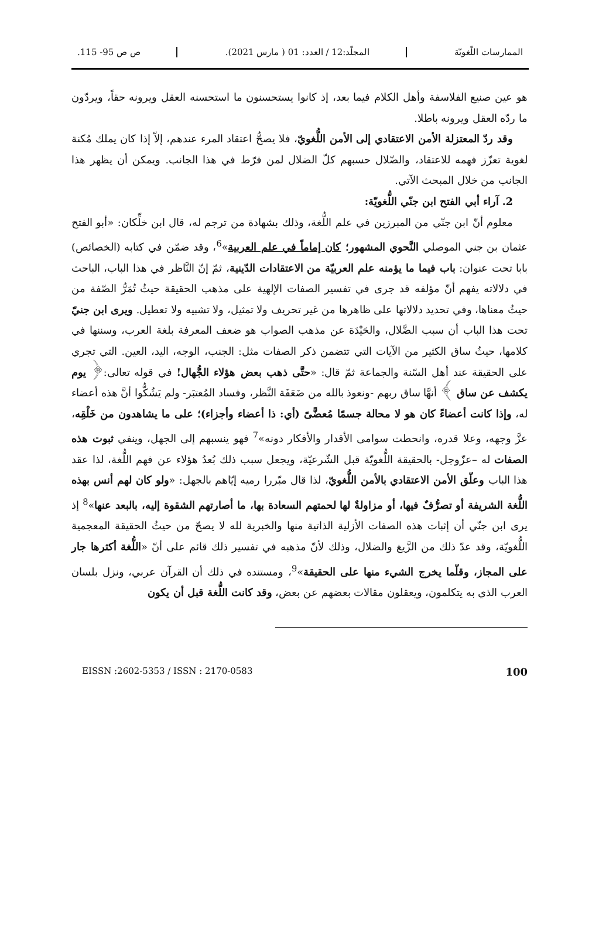الممارسات اللّغويّة المجلّد:12 / العدد: 01 ( مارس 2021). ص ص 95- 115.
هو عين صنيع الفلاسفة وأهل الكلام فيما بعد، إذ كانوا يستحسنون ما استحسنه العقل ويرونه حقاً، ويردّون ما ردّه العقل ويرونه باطلا.
وقد ردّ المعتزلة الأمن الاعتقادي إلى الأمن اللُّغويّ، فلا يصحُّ اعتقاد المرء عندهم، إلاّ إذا كان يملك مُكنة لغوية تعزّز فهمه للاعتقاد، والضّلال حسبهم كلّ الضلال لمن فرّط في هذا الجانب. ويمكن أن يظهر هذا الجانب من خلال المبحث الآتي.
2. آراء أبي الفتح ابن جنّي اللُّغويّة:
معلوم أنّ ابن جنّي من المبرزين في علم اللُّغة، وذلك بشهادة من ترجم له، قال ابن خلِّكان: «أبو الفتح عثمان بن جني الموصلي النَّحوي المشهور؛ كان إماماً في علم العربية»<sup>6</sup>، وقد ضمّن في كتابه (الخصائص) بابا تحت عنوان: باب فيما ما يؤمنه علم العربيّة من الاعتقادات الدّينية، ثمّ إنّ النَّاظر في هذا الباب، الباحث في دلالاته يفهم أنّ مؤلفه قد جرى في تفسير الصفات الإلهية على مذهب الحقيقة حيثُ تُمَرُّ الصّفة من حيثُ معناها، وفي تحديد دلالاتها على ظاهرها من غير تحريف ولا تمثيل، ولا تشبيه ولا تعطيل. ويرى ابن جنيّ تحت هذا الباب أن سبب الضَّلال، والحَيْدَة عن مذهب الصواب هو ضعف المعرفة بلغة العرب، وسننها في كلامها، حيثُ ساق الكثير من الآيات التي تتضمن ذكر الصفات مثل: الجنب، الوجه، اليد، العين. التي تجري على الحقيقة عند أهل السّنة والجماعة ثمّ قال: «حتَّى ذهب بعض هؤلاء الجُّهال! في قوله تعالى:﴿ يوم يكشف عن ساق ﴾ أنهَّا ساق ربهم -ونعوذ بالله من ضَعَفَة النَّظر، وفساد المُعتبَر- ولم يَشُكُّوا أنَّ هذه أعضاء له، وإذا كانت أعضاءً كان هو لا محالة جسمًا مُعضًّىً (أي: ذا أعضاء وأجزاء)؛ على ما يشاهدون من خَلْقِه، عزَّ وجهه، وعلا قدره، وانحطت سوامى الأقدار والأفكار دونه»<sup>7</sup> فهو ينسبهم إلى الجهل، وينفي ثبوت هذه الصفات له –عزّوجل- بالحقيقة اللُّغويّة قبل الشّرعيّة، ويجعل سبب ذلك بُعدُ هؤلاء عن فهم اللُّغة، لذا عقد هذا الباب وعلّق الأمن الاعتقادي بالأمن اللُّغويّ، لذا قال مبّررا رميه إيّاهم بالجهل: «ولو كان لهم أنس بهذه اللُّغة الشريفة أو تصرُّفٌ فيها، أو مزاولةٌ لها لحمتهم السعادة بها، ما أصارتهم الشقوة إليه، بالبعد عنها»<sup>8</sup> إذ يرى ابن جنّي أن إثبات هذه الصفات الأزلية الذاتية منها والخبرية لله لا يصحّ من حيثُ الحقيقة المعجمية اللُّغويّة، وقد عدّ ذلك من الزَّيغ والضلال، وذلك لأنّ مذهبه في تفسير ذلك قائم على أنّ «اللُّغة أكثرها جار على المجاز، وقلّما يخرج الشيء منها على الحقيقة»<sup>9</sup>، ومستنده في ذلك أن القرآن عربي، ونزل بلسان العرب الذي به يتكلمون، ويعقلون مقالات بعضهم عن بعض، وقد كانت اللُّغة قبل أن يكون
EISSN :2602-5353 / ISSN : 2170-0583 100